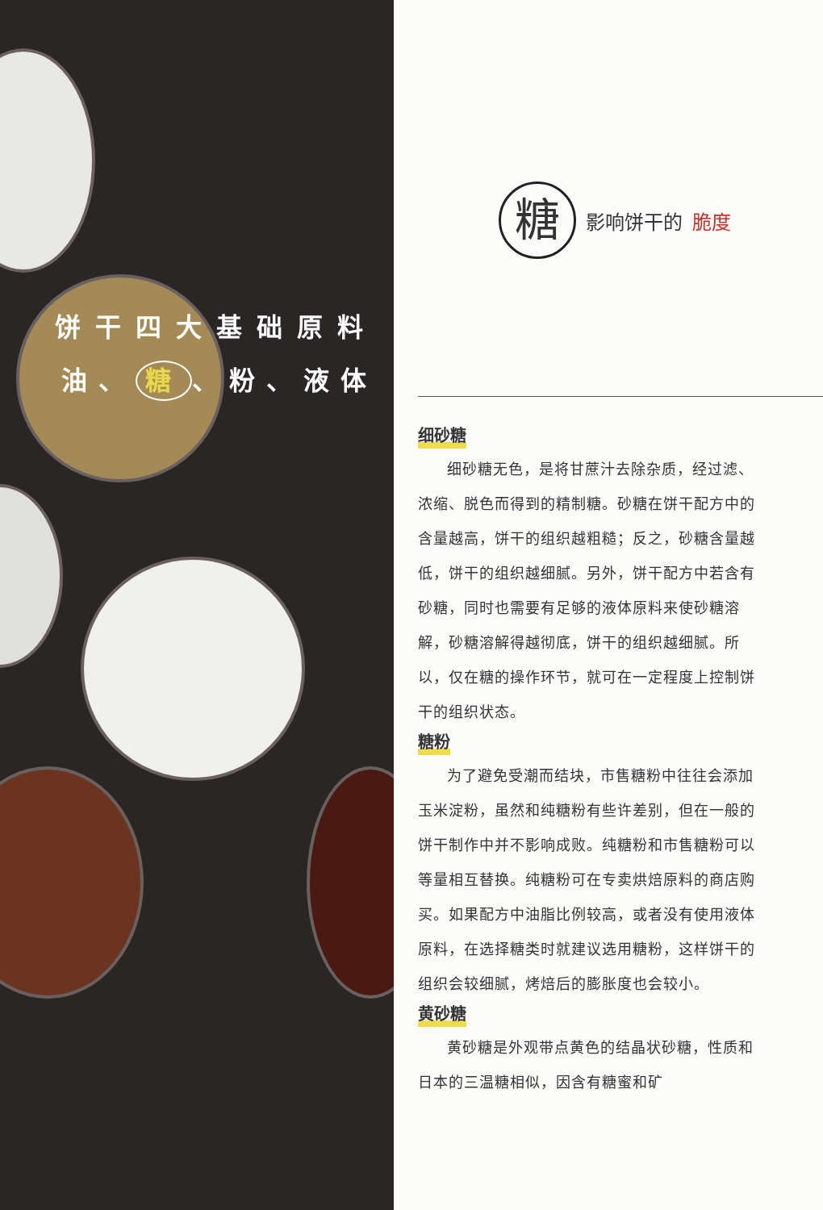饼干四大基础原料
油、 糖 、粉、液体
糖
影响饼干的 脆度
细砂糖
细砂糖无色，是将甘蔗汁去除杂质，经过滤、浓缩、脱色而得到的精制糖。砂糖在饼干配方中的含量越高，饼干的组织越粗糙；反之，砂糖含量越低，饼干的组织越细腻。另外，饼干配方中若含有砂糖，同时也需要有足够的液体原料来使砂糖溶解，砂糖溶解得越彻底，饼干的组织越细腻。所以，仅在糖的操作环节，就可在一定程度上控制饼干的组织状态。
糖粉
为了避免受潮而结块，市售糖粉中往往会添加玉米淀粉，虽然和纯糖粉有些许差别，但在一般的饼干制作中并不影响成败。纯糖粉和市售糖粉可以等量相互替换。纯糖粉可在专卖烘焙原料的商店购买。如果配方中油脂比例较高，或者没有使用液体原料，在选择糖类时就建议选用糖粉，这样饼干的组织会较细腻，烤焙后的膨胀度也会较小。
黄砂糖
黄砂糖是外观带点黄色的结晶状砂糖，性质和日本的三温糖相似，因含有糖蜜和矿